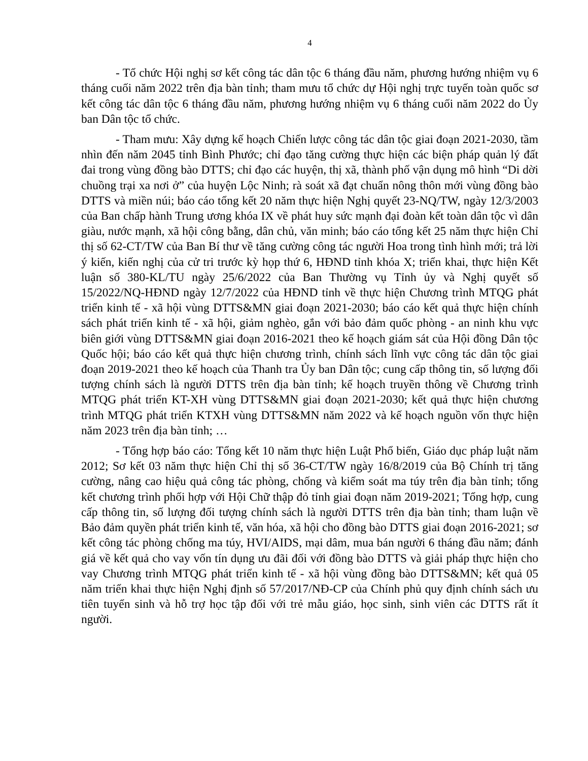4
- Tổ chức Hội nghị sơ kết công tác dân tộc 6 tháng đầu năm, phương hướng nhiệm vụ 6 tháng cuối năm 2022 trên địa bàn tỉnh; tham mưu tổ chức dự Hội nghị trực tuyến toàn quốc sơ kết công tác dân tộc 6 tháng đầu năm, phương hướng nhiệm vụ 6 tháng cuối năm 2022 do Ủy ban Dân tộc tổ chức.
- Tham mưu: Xây dựng kế hoạch Chiến lược công tác dân tộc giai đoạn 2021-2030, tầm nhìn đến năm 2045 tỉnh Bình Phước; chỉ đạo tăng cường thực hiện các biện pháp quản lý đất đai trong vùng đồng bào DTTS; chỉ đạo các huyện, thị xã, thành phố vận dụng mô hình “Di dời chuồng trại xa nơi ở” của huyện Lộc Ninh; rà soát xã đạt chuẩn nông thôn mới vùng đồng bào DTTS và miền núi; báo cáo tổng kết 20 năm thực hiện Nghị quyết 23-NQ/TW, ngày 12/3/2003 của Ban chấp hành Trung ương khóa IX về phát huy sức mạnh đại đoàn kết toàn dân tộc vì dân giàu, nước mạnh, xã hội công bằng, dân chủ, văn minh; báo cáo tổng kết 25 năm thực hiện Chỉ thị số 62-CT/TW của Ban Bí thư về tăng cường công tác người Hoa trong tình hình mới; trả lời ý kiến, kiến nghị của cử tri trước kỳ họp thứ 6, HĐND tỉnh khóa X; triển khai, thực hiện Kết luận số 380-KL/TU ngày 25/6/2022 của Ban Thường vụ Tỉnh ủy và Nghị quyết số 15/2022/NQ-HĐND ngày 12/7/2022 của HĐND tỉnh về thực hiện Chương trình MTQG phát triển kinh tế - xã hội vùng DTTS&MN giai đoạn 2021-2030; báo cáo kết quả thực hiện chính sách phát triển kinh tế - xã hội, giảm nghèo, gắn với bảo đảm quốc phòng - an ninh khu vực biên giới vùng DTTS&MN giai đoạn 2016-2021 theo kế hoạch giám sát của Hội đồng Dân tộc Quốc hội; báo cáo kết quả thực hiện chương trình, chính sách lĩnh vực công tác dân tộc giai đoạn 2019-2021 theo kế hoạch của Thanh tra Ủy ban Dân tộc; cung cấp thông tin, số lượng đối tượng chính sách là người DTTS trên địa bàn tỉnh; kế hoạch truyền thông về Chương trình MTQG phát triển KT-XH vùng DTTS&MN giai đoạn 2021-2030; kết quả thực hiện chương trình MTQG phát triển KTXH vùng DTTS&MN năm 2022 và kế hoạch nguồn vốn thực hiện năm 2023 trên địa bàn tỉnh; …
- Tổng hợp báo cáo: Tổng kết 10 năm thực hiện Luật Phổ biến, Giáo dục pháp luật năm 2012; Sơ kết 03 năm thực hiện Chỉ thị số 36-CT/TW ngày 16/8/2019 của Bộ Chính trị tăng cường, nâng cao hiệu quả công tác phòng, chống và kiểm soát ma túy trên địa bàn tỉnh; tổng kết chương trình phối hợp với Hội Chữ thập đỏ tỉnh giai đoạn năm 2019-2021; Tổng hợp, cung cấp thông tin, số lượng đối tượng chính sách là người DTTS trên địa bàn tỉnh; tham luận về Bảo đảm quyền phát triển kinh tế, văn hóa, xã hội cho đồng bào DTTS giai đoạn 2016-2021; sơ kết công tác phòng chống ma túy, HVI/AIDS, mại dâm, mua bán người 6 tháng đầu năm; đánh giá về kết quả cho vay vốn tín dụng ưu đãi đối với đồng bào DTTS và giải pháp thực hiện cho vay Chương trình MTQG phát triển kinh tế - xã hội vùng đồng bào DTTS&MN; kết quả 05 năm triển khai thực hiện Nghị định số 57/2017/NĐ-CP của Chính phủ quy định chính sách ưu tiên tuyển sinh và hỗ trợ học tập đối với trẻ mẫu giáo, học sinh, sinh viên các DTTS rất ít người.